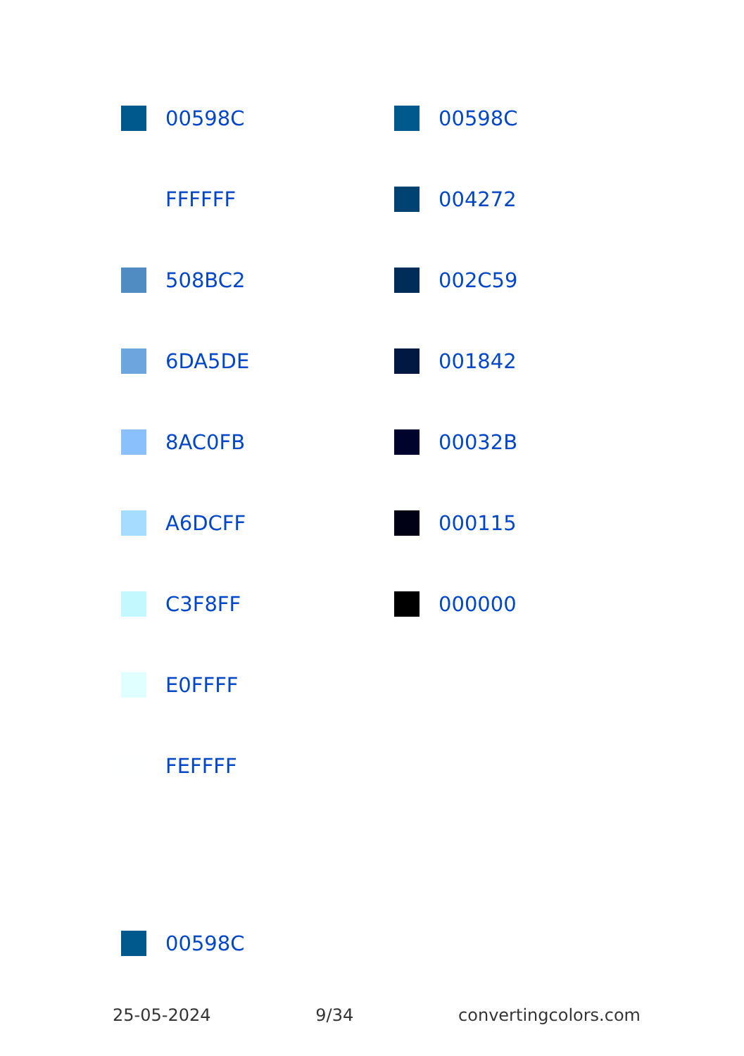00598C
FFFFFF
508BC2
6DA5DE
8AC0FB
A6DCFF
C3F8FF
E0FFFF
FEFFFF
00598C
004272
002C59
001842
00032B
000115
000000
00598C
25-05-2024 9/34 convertingcolors.com